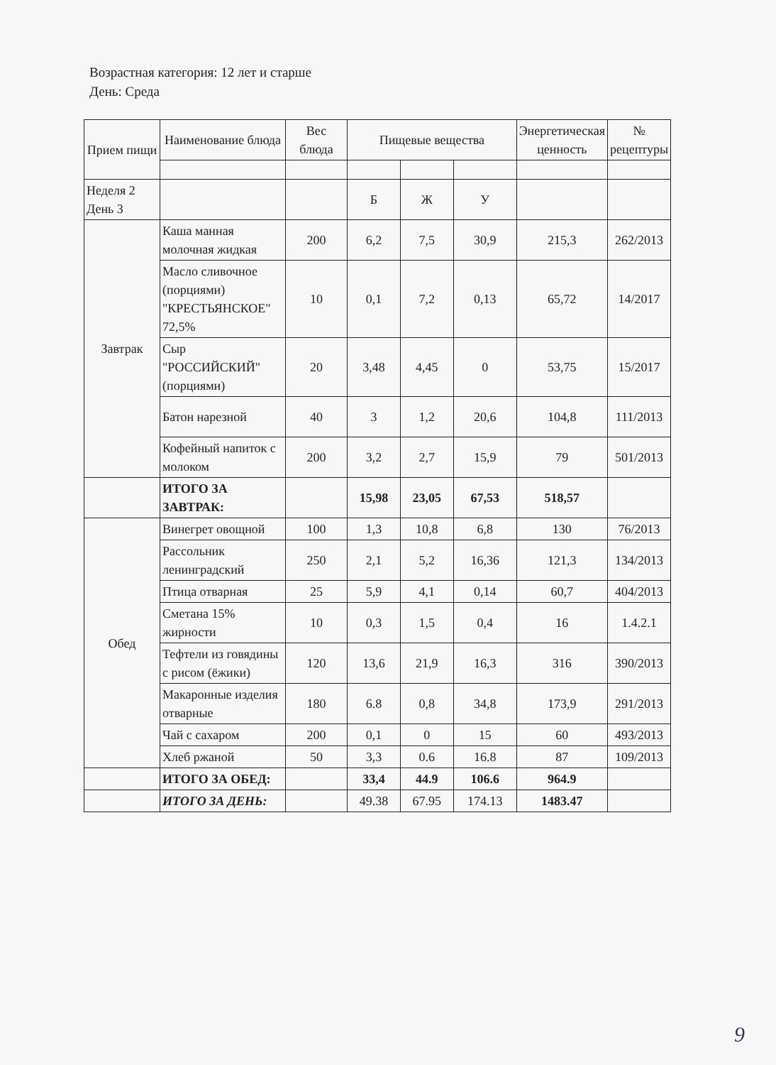Возрастная категория: 12 лет и старше
День: Среда
| Прием пищи | Наименование блюда | Вес блюда | Пищевые вещества | | | Энергетическая ценность | № рецептуры |
| --- | --- | --- | --- | --- | --- | --- | --- |
| Неделя 2 День 3 | | | Б | Ж | У | | |
| Завтрак | Каша манная молочная жидкая | 200 | 6,2 | 7,5 | 30,9 | 215,3 | 262/2013 |
| | Масло сливочное (порциями) "КРЕСТЬЯНСКОЕ" 72,5% | 10 | 0,1 | 7,2 | 0,13 | 65,72 | 14/2017 |
| | Сыр "РОССИЙСКИЙ" (порциями) | 20 | 3,48 | 4,45 | 0 | 53,75 | 15/2017 |
| | Батон нарезной | 40 | 3 | 1,2 | 20,6 | 104,8 | 111/2013 |
| | Кофейный напиток с молоком | 200 | 3,2 | 2,7 | 15,9 | 79 | 501/2013 |
| | ИТОГО ЗА ЗАВТРАК: | | 15,98 | 23,05 | 67,53 | 518,57 | |
| Обед | Винегрет овощной | 100 | 1,3 | 10,8 | 6,8 | 130 | 76/2013 |
| | Рассольник ленинградский | 250 | 2,1 | 5,2 | 16,36 | 121,3 | 134/2013 |
| | Птица отварная | 25 | 5,9 | 4,1 | 0,14 | 60,7 | 404/2013 |
| | Сметана 15% жирности | 10 | 0,3 | 1,5 | 0,4 | 16 | 1.4.2.1 |
| | Тефтели из говядины с рисом (ёжики) | 120 | 13,6 | 21,9 | 16,3 | 316 | 390/2013 |
| | Макаронные изделия отварные | 180 | 6.8 | 0,8 | 34,8 | 173,9 | 291/2013 |
| | Чай с сахаром | 200 | 0,1 | 0 | 15 | 60 | 493/2013 |
| | Хлеб ржаной | 50 | 3,3 | 0.6 | 16.8 | 87 | 109/2013 |
| | ИТОГО ЗА ОБЕД: | | 33,4 | 44.9 | 106.6 | 964.9 | |
| | ИТОГО ЗА ДЕНЬ: | | 49.38 | 67.95 | 174.13 | 1483.47 | |
9